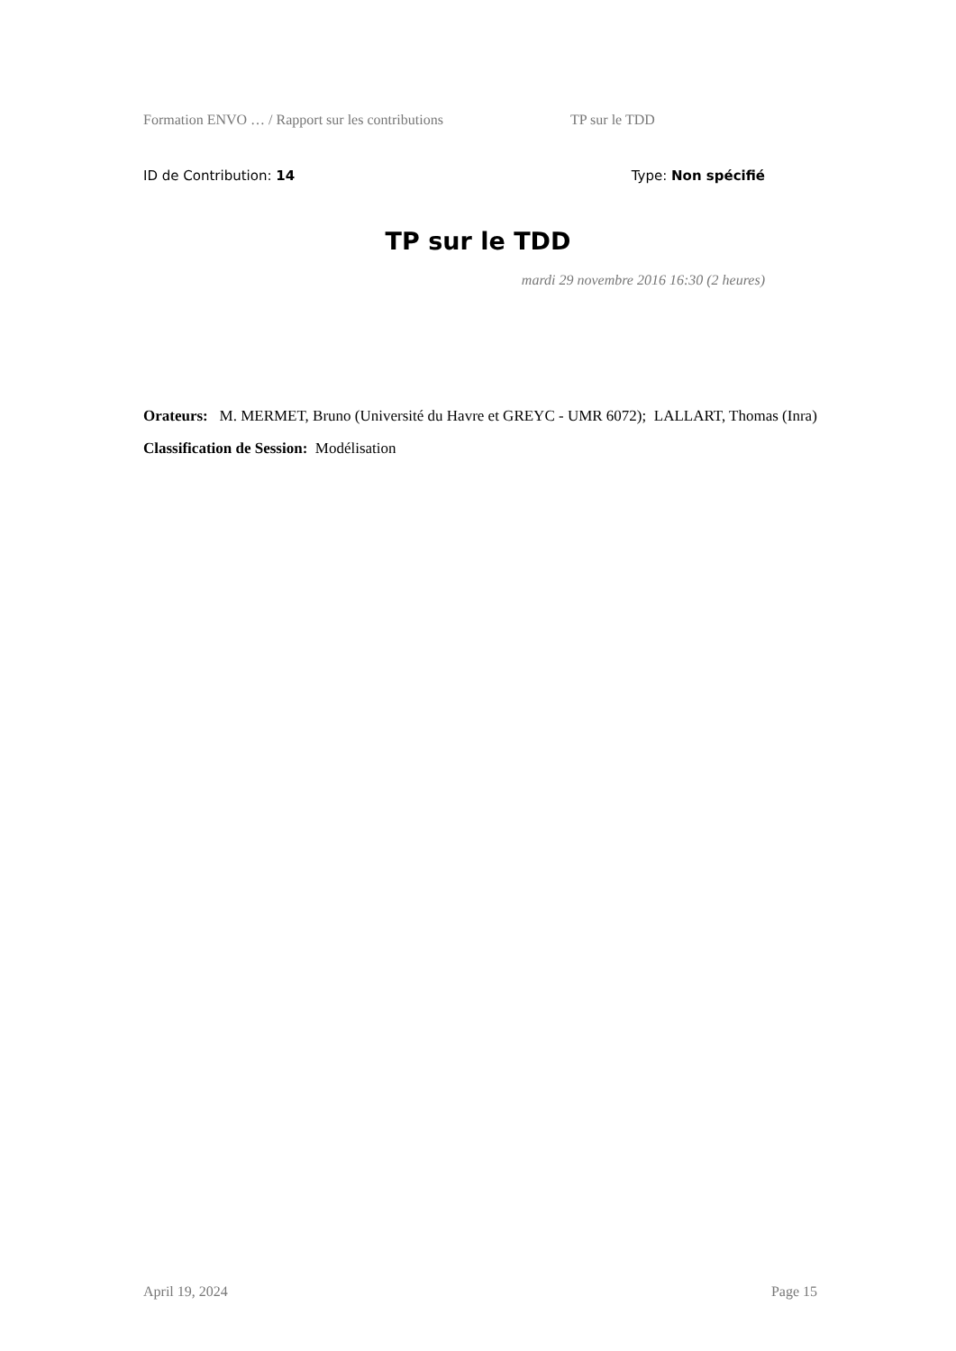Formation ENVO … / Rapport sur les contributions TP sur le TDD
ID de Contribution: 14 Type: Non spécifié
TP sur le TDD
mardi 29 novembre 2016 16:30 (2 heures)
Orateurs: M. MERMET, Bruno (Université du Havre et GREYC - UMR 6072); LALLART, Thomas (Inra)
Classification de Session: Modélisation
April 19, 2024 Page 15